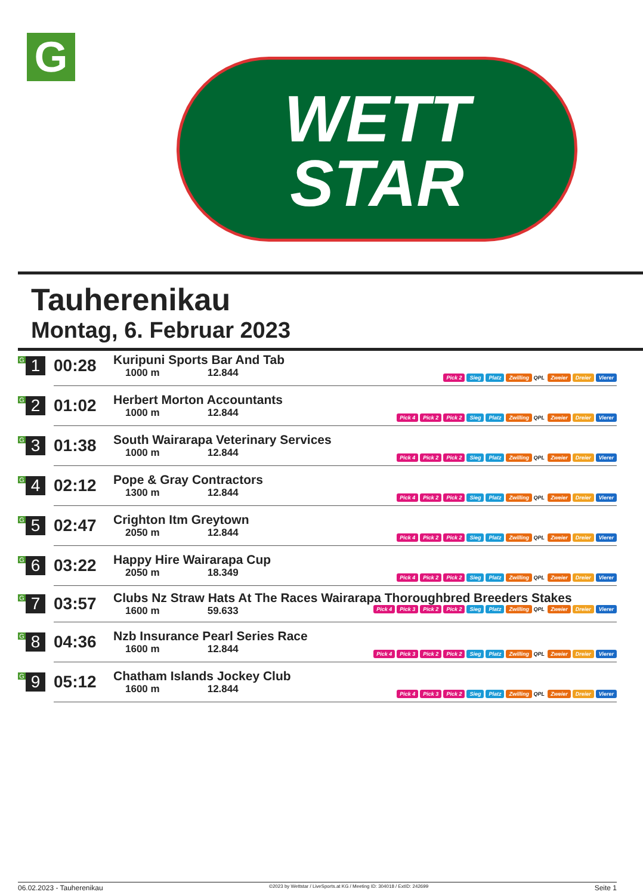G
WETT
STAR
Tauherenikau
Montag, 6. Februar 2023
| G 1 | 00:28 | Kuripuni Sports Bar And Tab 1000 m 12.844 | Pick 2 Sieg Platz Zwilling QPL Zweier Dreier Vierer |
| G 2 | 01:02 | Herbert Morton Accountants 1000 m 12.844 | Pick 4 Pick 2 Pick 2 Sieg Platz Zwilling QPL Zweier Dreier Vierer |
| G 3 | 01:38 | South Wairarapa Veterinary Services 1000 m 12.844 | Pick 4 Pick 2 Pick 2 Sieg Platz Zwilling QPL Zweier Dreier Vierer |
| G 4 | 02:12 | Pope & Gray Contractors 1300 m 12.844 | Pick 4 Pick 2 Pick 2 Sieg Platz Zwilling QPL Zweier Dreier Vierer |
| G 5 | 02:47 | Crighton Itm Greytown 2050 m 12.844 | Pick 4 Pick 2 Pick 2 Sieg Platz Zwilling QPL Zweier Dreier Vierer |
| G 6 | 03:22 | Happy Hire Wairarapa Cup 2050 m 18.349 | Pick 4 Pick 2 Pick 2 Sieg Platz Zwilling QPL Zweier Dreier Vierer |
| G 7 | 03:57 | Clubs Nz Straw Hats At The Races Wairarapa Thoroughbred Breeders Stakes 1600 m 59.633 Pick 4 Pick 3 Pick 2 Pick 2 Sieg Platz Zwilling QPL Zweier Dreier Vierer | |
| G 8 | 04:36 | Nzb Insurance Pearl Series Race 1600 m 12.844 | Pick 4 Pick 3 Pick 2 Pick 2 Sieg Platz Zwilling QPL Zweier Dreier Vierer |
| G 9 | 05:12 | Chatham Islands Jockey Club 1600 m 12.844 | Pick 4 Pick 3 Pick 2 Sieg Platz Zwilling QPL Zweier Dreier Vierer |
06.02.2023 - Tauherenikau ©2023 by Wettstar / LiveSports.at KG / Meeting ID: 304018 / ExtID: 242699 Seite 1